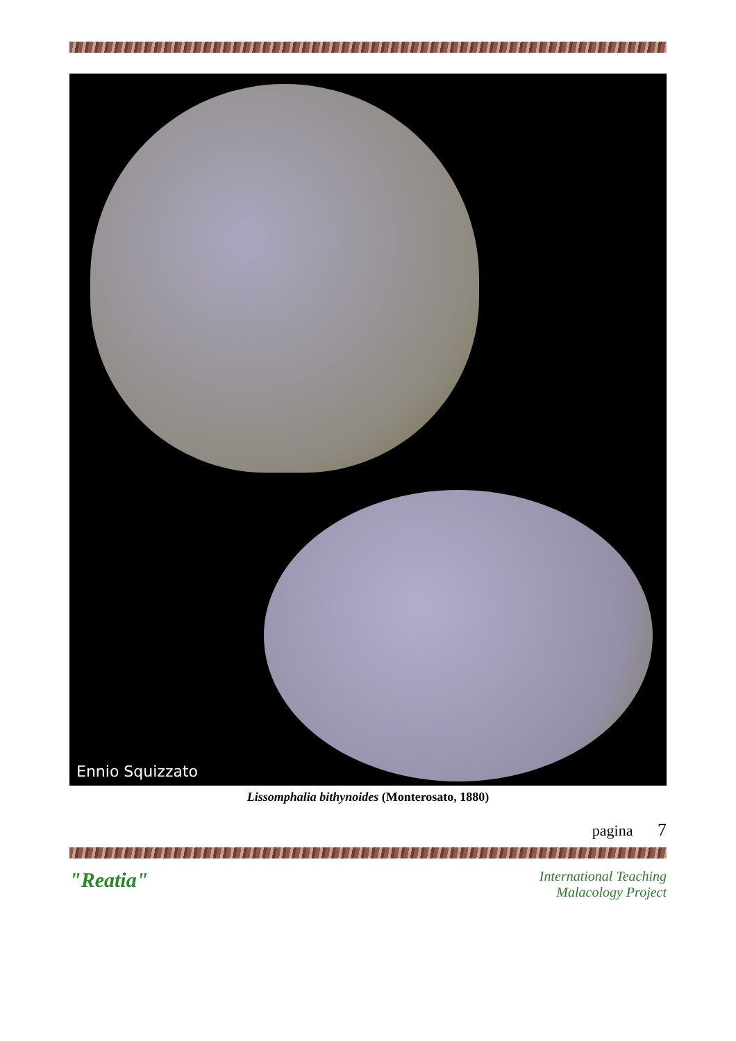Ennio Squizzato
Lissomphalia bithynoides (Monterosato, 1880)
pagina 7
"Reatia"
International Teaching
Malacology Project